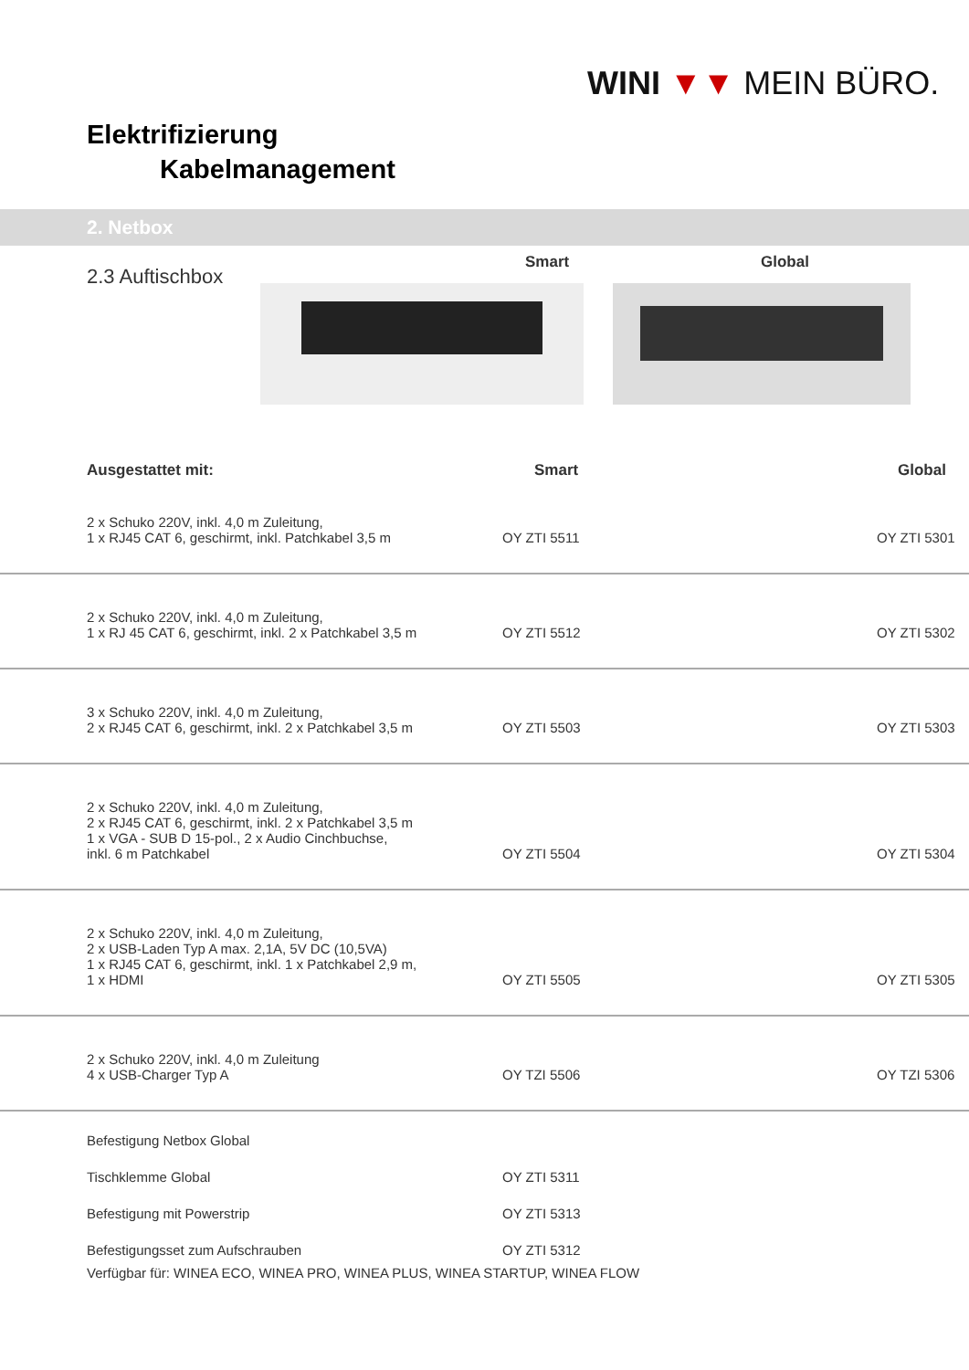WINI ▼▼ MEIN BÜRO.
Elektrifizierung
Kabelmanagement
2. Netbox
2.3 Auftischbox
Smart Global
| Ausgestattet mit: | Smart | Global |
| --- | --- | --- |
| 2 x Schuko 220V, inkl. 4,0 m Zuleitung, 1 x RJ45 CAT 6, geschirmt, inkl. Patchkabel 3,5 m | OY ZTI 5511 | OY ZTI 5301 |
| 2 x Schuko 220V, inkl. 4,0 m Zuleitung, 1 x RJ 45 CAT 6, geschirmt, inkl. 2 x Patchkabel 3,5 m | OY ZTI 5512 | OY ZTI 5302 |
| 3 x Schuko 220V, inkl. 4,0 m Zuleitung, 2 x RJ45 CAT 6, geschirmt, inkl. 2 x Patchkabel 3,5 m | OY ZTI 5503 | OY ZTI 5303 |
| 2 x Schuko 220V, inkl. 4,0 m Zuleitung, 2 x RJ45 CAT 6, geschirmt, inkl. 2 x Patchkabel 3,5 m 1 x VGA - SUB D 15-pol., 2 x Audio Cinchbuchse, inkl. 6 m Patchkabel | OY ZTI 5504 | OY ZTI 5304 |
| 2 x Schuko 220V, inkl. 4,0 m Zuleitung, 2 x USB-Laden Typ A max. 2,1A, 5V DC (10,5VA) 1 x RJ45 CAT 6, geschirmt, inkl. 1 x Patchkabel 2,9 m, 1 x HDMI | OY ZTI 5505 | OY ZTI 5305 |
| 2 x Schuko 220V, inkl. 4,0 m Zuleitung 4 x USB-Charger Typ A | OY TZI 5506 | OY TZI 5306 |
| Befestigung Netbox Global | | |
| Tischklemme Global | OY ZTI 5311 | |
| Befestigung mit Powerstrip | OY ZTI 5313 | |
| Befestigungsset zum Aufschrauben | OY ZTI 5312 | |
Verfügbar für: WINEA ECO, WINEA PRO, WINEA PLUS, WINEA STARTUP, WINEA FLOW